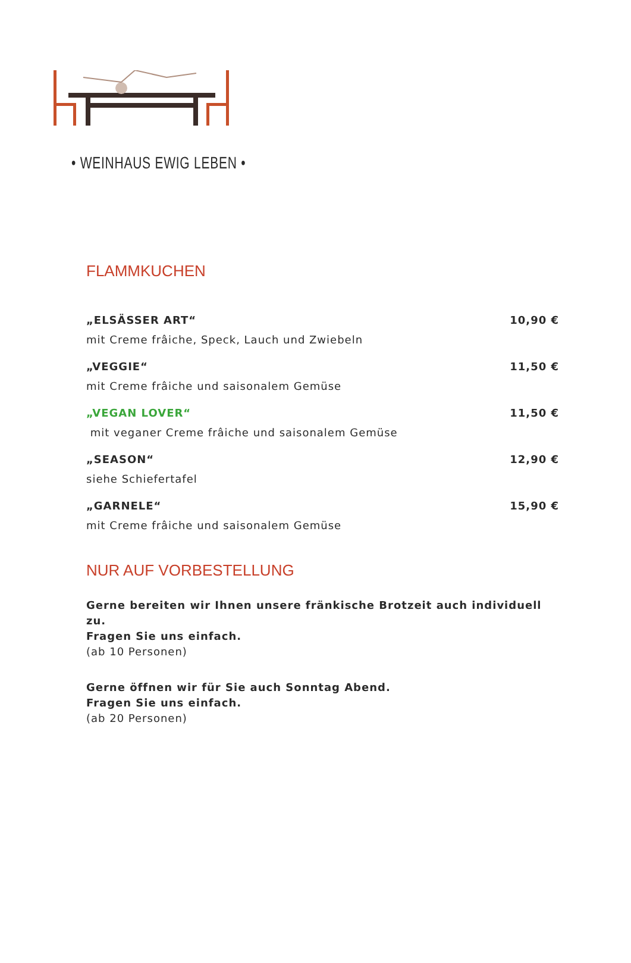• WEINHAUS EWIG LEBEN •
FLAMMKUCHEN
„ELSÄSSER ART“10,90 €
mit Creme frâiche, Speck, Lauch und Zwiebeln
„VEGGIE“11,50 €
mit Creme frâiche und saisonalem Gemüse
„VEGAN LOVER“11,50 €
mit veganer Creme frâiche und saisonalem Gemüse
„SEASON“12,90 €
siehe Schiefertafel
„GARNELE“15,90 €
mit Creme frâiche und saisonalem Gemüse
NUR AUF VORBESTELLUNG
Gerne bereiten wir Ihnen unsere fränkische Brotzeit auch individuell zu.
Fragen Sie uns einfach.
(ab 10 Personen)
Gerne öffnen wir für Sie auch Sonntag Abend.
Fragen Sie uns einfach.
(ab 20 Personen)